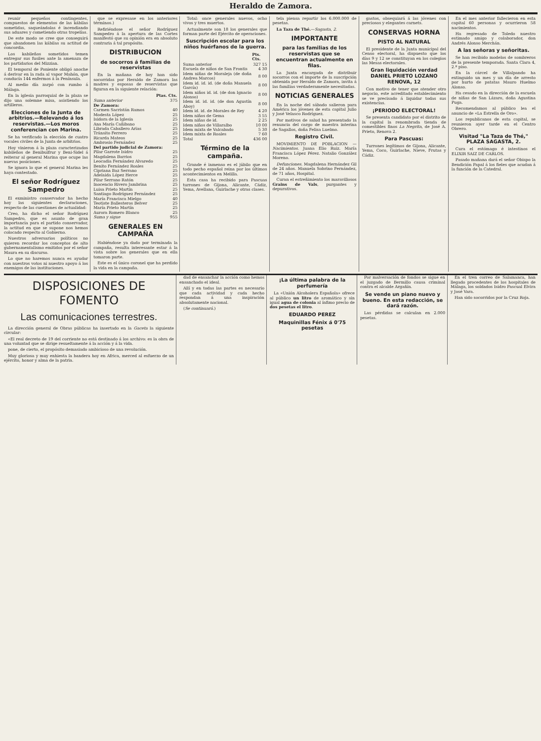Heraldo de Zamora.
reunir pequeños contingentes, compuestos de elementos de las kábilas sometidas, saqueándolas é incendiando sus aduares y cometiendo otras tropelías.
De este modo se cree que conseguirá que abandonen las kábilas su actitud de concordia.
Los kabileños sometidos temen entregar sus fusiles ante la amenaza de los partidarios del Mizzian.
El temporal de Poniente obligó anoche á derivar en la rada al vapor Mahón, que conducía 144 enfermos á la Península.
Al medio día zarpó con rumbo á Málaga.
En la iglesia parroquial de la plaza se dijo una solemne misa, asistiendo los artilleros.
Elecciones de la Junta de arbitrios.—Relevando á los reservistas.—Los moros conferencian con Marina.
Se ha verificado la elección de cuatro vocales civiles de la Junta de arbitrios.
Hoy vinieron á la plaza caracterizados kabileños de Benibuifrur y Beni-Sidel á reiterar al general Marina que ocupe las nuevas posiciones.
Se ignora lo que el general Marina les haya contestado.
El señor Rodríguez Sampedro
El exministro conservador ha hecho hoy las siguientes declaraciones, respecto de las cuestiones de actualidad:
Creo, ha dicho el señor Rodríguez Sampedro, que es asunto de gran importancia para el partido conservador, la actitud en que se supone nos hemos colocado respecto al Gobierno.
Nuestros adversarios políticos no quieren recordar los conceptos de alto gubernamentalismo emitidos por el señor Maura en su discurso.
Lo que no haremos nunca es ayudar con nuestros votos ni nuestro apoyo á los enemigos de las instituciones.
que se expresase en los anteriores términos.)
Refiriéndose el señor Rodríguez Sampedro á la apertura de las Cortes manifestó que su opinión era en absoluto contraria á tal propósito.
DISTRIBUCION
de socorros á familias de reservistas
En la mañana de hoy han sido socorridas por Heraldo de Zamora las madres y esposas de reservistas que figuran en la siguiente relación:
| | Ptas. Cts. |
| --- | --- |
| Suma anterior | 375 |
| De Zamora: | |
| Carmen Sacristán Ramos | 40 |
| Modesta López | 25 |
| Isidora de la Iglesia | 25 |
| Ana María Cañibano | 25 |
| Librada Caballero Arias | 25 |
| Tránsito Ferrero | 25 |
| Ricarda Mateos | 25 |
| Ambrosio Fernández | 25 |
| Del partido judicial de Zamora: | |
| Pilar Garrote Isidro | 25 |
| Magdalena Barrios | 25 |
| Leocadia Fernández Alvaredo | 25 |
| Benito Fernández Roales | 25 |
| Cipriana Baz Serrano | 25 |
| Adelaida López Herce | 25 |
| Pilar Serrano Ratón | 25 |
| Inocencio Rivero Jambrina | 25 |
| Luisa Prieto Martín | 25 |
| Santiago Rodríguez Fernández | 25 |
| María Francisca Mielgo | 40 |
| Teotiste Ballesteros Belver | 25 |
| María Prieto Martín | 25 |
| Aurora Romero Blanco | 25 |
| Suma y sigue | 955 |
GENERALES EN CAMPAÑA
Habiéndose ya dado por terminada la campaña, resulta interesante estar á la vista sobre los generales que en ella tomaron parte.
Este es el único coronel que ha perdido la vida en la campaña.
Total: once generales nuevos, ocho vivos y tres muertos.
Actualmente son 18 los generales que forman parte del Ejército de operaciones.
Suscripción escolar para los niños huérfanos de la guerra.
| | Pts. Cts. |
| --- | --- |
| Suma anterior | 327 15 |
| Escuela de niños de San Frontis | 4 30 |
| Idem niñas de Moraleja (de doña Andrea Marcos) | 8 00 |
| Idem id. id. id. (de doña Manuela García) | 8 00 |
| Idem niños id. id. (de don Ignacio Alonso) | 8 00 |
| Idem id. id. id. (de don Agustín Aboy) | 8 00 |
| Idem id. id. de Morales de Rey | 4 20 |
| Idem niños de Gema | 3 55 |
| Idem niñas de id. | 2 25 |
| Idem niños de Villaralbo | 10 00 |
| Idem mixta de Valcabado | 5 30 |
| Idem mixta de Roales | 7 60 |
| Total | 436 00 |
Término de la campaña.
Grande é inmenso es el júbilo que en todo pecho español reina por los últimos acontecimientos en Melilla.
Esta casa ha recibido para Pascuas turrones de Gijona, Alicante, Cádiz, Yema, Avellana, Guirlache y otras clases.
tela piensa repartir los 6.000.000 de pesetas.
La Taza de Thé.—Sagasta, 2.
IMPORTANTE
para las familias de los reservistas que se encuentran actualmente en filas.
La Junta encargada de distribuir socorros con el importe de la suscripción obtenida por Heraldo de Zamora, invita á las familias verdaderamente necesitadas.
NOTICIAS GENERALES
En la noche del sábado salieron para América los jóvenes de esta capital Julio y José Velasco Rodríguez.
Por motivos de salud ha presentado la renuncia del cargo de maestra interina de Sagallos, doña Felisa Luelmo.
Registro Civil.
MOVIMIENTO DE POBLACION — Nacimientos. Juana Elio Ruiz. María Francisca López Pérez. Natalio González Moreno.
Defunciones. Magdalena Hernández Gil de 24 años. Manuela Sobrino Fernández, de 71 años, Hospital.
Curan el estreñimiento los maravillosos Grains de Vals, purgantes y depurativos.
gastos, obsequiará á las jóvenes con preciosos y elegantes carnets.
CONSERVAS HORNA
PISTO AL NATURAL
El presidente de la Junta municipal del Censo electoral, ha dispuesto que los días 9 y 12 se constituyan en los colegios las Mesas electorales.
Gran liquidación verdad
DANIEL PRIETO LOZANO
RENOVA, 12
Con motivo de tener que atender otro negocio, este acreditado establecimiento se ve precisado á liquidar todas sus existencias.
¡PERIODO ELECTORAL!
Se presenta candidato por el distrito de la capital la renombrada tienda de comestibles finos La Negrita, de José A. Prieto, Renova 2.
Para Pascuas:
Turrones legítimos de Gijona, Alicante, Yema, Coco, Guirlache, Nieve, Frutas y Cádiz.
En el mes anterior fallecieron en esta capital 60 personas y ocurrieron 58 nacimientos.
Ha regresado de Toledo nuestro estimado amigo y colaborador, don Andrés Alonso Merchán.
A las señoras y señoritas.
Se han recibido modelos de sombreros de la presente temporada. Santa Clara 4, 2.º piso.
En la cárcel de Villalpando ha extinguido un mes y un día de arresto por hurto de patatas Mauro Huelmo Alonso.
Ha cesado en la dirección de la escuela de niñas de San Lázaro, doña Agustina Puga.
Recomendamos al público lea el anuncio de «La Estrella de Oro».
Los republicanos de esta capital, se reunieron ayer tarde en el Centro Obrero.
Visitad "La Taza de Thé," PLAZA SAGASTA, 2.
Cura el estómago é intestinos el ELIXIR SAIZ DE CARLOS.
Pasado mañana dará el señor Obispo la Bendición Papal á los fieles que acudan á la función de la Catedral.
DISPOSICIONES DE FOMENTO
Las comunicaciones terrestres.
La dirección general de Obras públicas ha insertado en la Gaceta la siguiente circular:
«El real decreto de 19 del corriente no está destinado á los archivo: es la obra de una voluntad que se dirige resueltamente á la acción y á la vida.
pone, de cierto, el propósito demasiado ambicioso de una revolución.
Muy gloriosa y muy enhiesta la bandera hoy en Africa, merced al esfuerzo de un ejército, honor y alma de la patria.
dad de ensanchar la acción como hemos ensanchado el ideal.
Allí y en todas las partes es necesario que cada actividad y cada hecho respondan á una inspiración absolutamente nacional.
(Se continuará.)
¡La última palabra de la perfumería
La «Unión Alcoholera Española» ofrece al público un litro de aromático y sin igual agua de colonia al ínfimo precio de dos pesetas el litro.
EDUARDO PEREZ
Maquinillas Fénix á 0'75 pesetas
Por malversación de fondos se sigue en el juzgado de Bermillo causa criminal contra el alcalde Argañín.
Se vende un piano nuevo y bueno. En esta redacción, se dará razón.
Las pérdidas se calculan en 2.000 pesetas.
En el tren correo de Salamanca, han llegado procedentes de los hospitales de Málaga, los soldados Isidro Pascual Elvira y José Vara.
Han sido socorridos por la Cruz Roja.